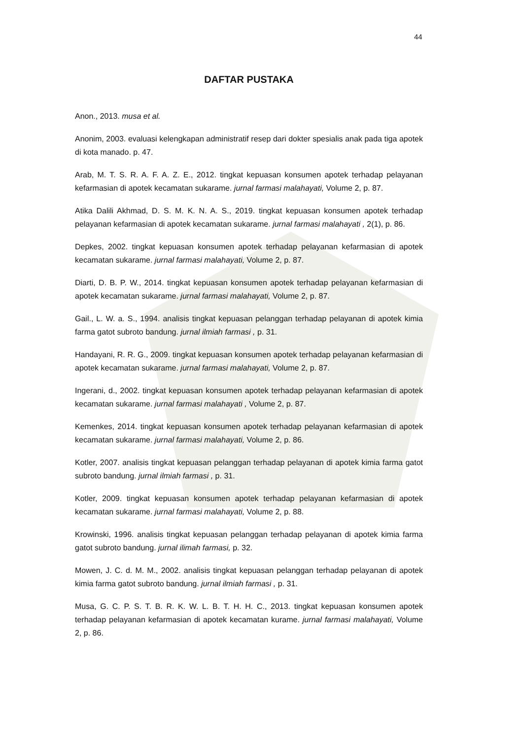44
DAFTAR PUSTAKA
Anon., 2013. musa et al.
Anonim, 2003. evaluasi kelengkapan administratif resep dari dokter spesialis anak pada tiga apotek di kota manado. p. 47.
Arab, M. T. S. R. A. F. A. Z. E., 2012. tingkat kepuasan konsumen apotek terhadap pelayanan kefarmasian di apotek kecamatan sukarame. jurnal farmasi malahayati, Volume 2, p. 87.
Atika Dalili Akhmad, D. S. M. K. N. A. S., 2019. tingkat kepuasan konsumen apotek terhadap pelayanan kefarmasian di apotek kecamatan sukarame. jurnal farmasi malahayati , 2(1), p. 86.
Depkes, 2002. tingkat kepuasan konsumen apotek terhadap pelayanan kefarmasian di apotek kecamatan sukarame. jurnal farmasi malahayati, Volume 2, p. 87.
Diarti, D. B. P. W., 2014. tingkat kepuasan konsumen apotek terhadap pelayanan kefarmasian di apotek kecamatan sukarame. jurnal farmasi malahayati, Volume 2, p. 87.
Gail., L. W. a. S., 1994. analisis tingkat kepuasan pelanggan terhadap pelayanan di apotek kimia farma gatot subroto bandung. jurnal ilmiah farmasi , p. 31.
Handayani, R. R. G., 2009. tingkat kepuasan konsumen apotek terhadap pelayanan kefarmasian di apotek kecamatan sukarame. jurnal farmasi malahayati, Volume 2, p. 87.
Ingerani, d., 2002. tingkat kepuasan konsumen apotek terhadap pelayanan kefarmasian di apotek kecamatan sukarame. jurnal farmasi malahayati , Volume 2, p. 87.
Kemenkes, 2014. tingkat kepuasan konsumen apotek terhadap pelayanan kefarmasian di apotek kecamatan sukarame. jurnal farmasi malahayati, Volume 2, p. 86.
Kotler, 2007. analisis tingkat kepuasan pelanggan terhadap pelayanan di apotek kimia farma gatot subroto bandung. jurnal ilmiah farmasi , p. 31.
Kotler, 2009. tingkat kepuasan konsumen apotek terhadap pelayanan kefarmasian di apotek kecamatan sukarame. jurnal farmasi malahayati, Volume 2, p. 88.
Krowinski, 1996. analisis tingkat kepuasan pelanggan terhadap pelayanan di apotek kimia farma gatot subroto bandung. jurnal ilimah farmasi, p. 32.
Mowen, J. C. d. M. M., 2002. analisis tingkat kepuasan pelanggan terhadap pelayanan di apotek kimia farma gatot subroto bandung. jurnal ilmiah farmasi , p. 31.
Musa, G. C. P. S. T. B. R. K. W. L. B. T. H. H. C., 2013. tingkat kepuasan konsumen apotek terhadap pelayanan kefarmasian di apotek kecamatan kurame. jurnal farmasi malahayati, Volume 2, p. 86.